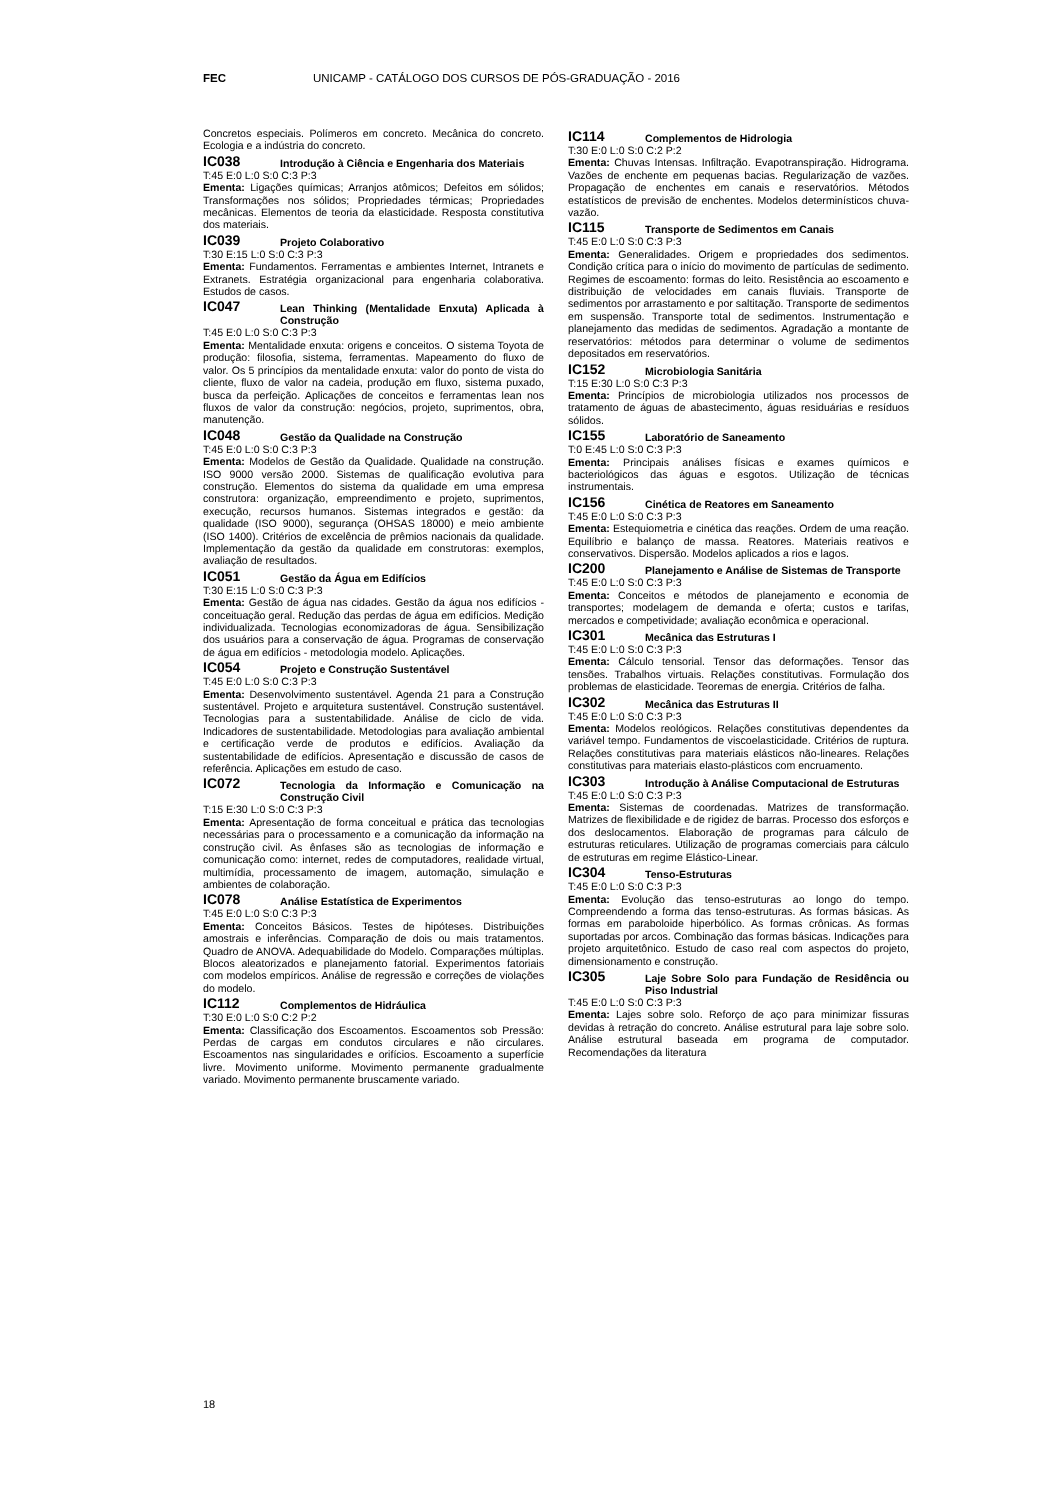FEC UNICAMP - CATÁLOGO DOS CURSOS DE PÓS-GRADUAÇÃO - 2016
Concretos especiais. Polímeros em concreto. Mecânica do concreto. Ecologia e a indústria do concreto.
IC038 Introdução à Ciência e Engenharia dos Materiais
T:45 E:0 L:0 S:0 C:3 P:3
Ementa: Ligações químicas; Arranjos atômicos; Defeitos em sólidos; Transformações nos sólidos; Propriedades térmicas; Propriedades mecânicas. Elementos de teoria da elasticidade. Resposta constitutiva dos materiais.
IC039 Projeto Colaborativo
T:30 E:15 L:0 S:0 C:3 P:3
Ementa: Fundamentos. Ferramentas e ambientes Internet, Intranets e Extranets. Estratégia organizacional para engenharia colaborativa. Estudos de casos.
IC047 Lean Thinking (Mentalidade Enxuta) Aplicada à Construção
T:45 E:0 L:0 S:0 C:3 P:3
Ementa: Mentalidade enxuta: origens e conceitos. O sistema Toyota de produção: filosofia, sistema, ferramentas. Mapeamento do fluxo de valor. Os 5 princípios da mentalidade enxuta: valor do ponto de vista do cliente, fluxo de valor na cadeia, produção em fluxo, sistema puxado, busca da perfeição. Aplicações de conceitos e ferramentas lean nos fluxos de valor da construção: negócios, projeto, suprimentos, obra, manutenção.
IC048 Gestão da Qualidade na Construção
T:45 E:0 L:0 S:0 C:3 P:3
Ementa: Modelos de Gestão da Qualidade. Qualidade na construção. ISO 9000 versão 2000. Sistemas de qualificação evolutiva para construção. Elementos do sistema da qualidade em uma empresa construtora: organização, empreendimento e projeto, suprimentos, execução, recursos humanos. Sistemas integrados e gestão: da qualidade (ISO 9000), segurança (OHSAS 18000) e meio ambiente (ISO 1400). Critérios de excelência de prêmios nacionais da qualidade. Implementação da gestão da qualidade em construtoras: exemplos, avaliação de resultados.
IC051 Gestão da Água em Edifícios
T:30 E:15 L:0 S:0 C:3 P:3
Ementa: Gestão de água nas cidades. Gestão da água nos edifícios - conceituação geral. Redução das perdas de água em edifícios. Medição individualizada. Tecnologias economizadoras de água. Sensibilização dos usuários para a conservação de água. Programas de conservação de água em edifícios - metodologia modelo. Aplicações.
IC054 Projeto e Construção Sustentável
T:45 E:0 L:0 S:0 C:3 P:3
Ementa: Desenvolvimento sustentável. Agenda 21 para a Construção sustentável. Projeto e arquitetura sustentável. Construção sustentável. Tecnologias para a sustentabilidade. Análise de ciclo de vida. Indicadores de sustentabilidade. Metodologias para avaliação ambiental e certificação verde de produtos e edifícios. Avaliação da sustentabilidade de edifícios. Apresentação e discussão de casos de referência. Aplicações em estudo de caso.
IC072 Tecnologia da Informação e Comunicação na Construção Civil
T:15 E:30 L:0 S:0 C:3 P:3
Ementa: Apresentação de forma conceitual e prática das tecnologias necessárias para o processamento e a comunicação da informação na construção civil. As ênfases são as tecnologias de informação e comunicação como: internet, redes de computadores, realidade virtual, multimídia, processamento de imagem, automação, simulação e ambientes de colaboração.
IC078 Análise Estatística de Experimentos
T:45 E:0 L:0 S:0 C:3 P:3
Ementa: Conceitos Básicos. Testes de hipóteses. Distribuições amostrais e inferências. Comparação de dois ou mais tratamentos. Quadro de ANOVA. Adequabilidade do Modelo. Comparações múltiplas. Blocos aleatorizados e planejamento fatorial. Experimentos fatoriais com modelos empíricos. Análise de regressão e correções de violações do modelo.
IC112 Complementos de Hidráulica
T:30 E:0 L:0 S:0 C:2 P:2
Ementa: Classificação dos Escoamentos. Escoamentos sob Pressão: Perdas de cargas em condutos circulares e não circulares. Escoamentos nas singularidades e orifícios. Escoamento a superfície livre. Movimento uniforme. Movimento permanente gradualmente variado. Movimento permanente bruscamente variado.
IC114 Complementos de Hidrologia
T:30 E:0 L:0 S:0 C:2 P:2
Ementa: Chuvas Intensas. Infiltração. Evapotranspiração. Hidrograma. Vazões de enchente em pequenas bacias. Regularização de vazões. Propagação de enchentes em canais e reservatórios. Métodos estatísticos de previsão de enchentes. Modelos determinísticos chuva-vazão.
IC115 Transporte de Sedimentos em Canais
T:45 E:0 L:0 S:0 C:3 P:3
Ementa: Generalidades. Origem e propriedades dos sedimentos. Condição crítica para o início do movimento de partículas de sedimento. Regimes de escoamento: formas do leito. Resistência ao escoamento e distribuição de velocidades em canais fluviais. Transporte de sedimentos por arrastamento e por saltitação. Transporte de sedimentos em suspensão. Transporte total de sedimentos. Instrumentação e planejamento das medidas de sedimentos. Agradação a montante de reservatórios: métodos para determinar o volume de sedimentos depositados em reservatórios.
IC152 Microbiologia Sanitária
T:15 E:30 L:0 S:0 C:3 P:3
Ementa: Princípios de microbiologia utilizados nos processos de tratamento de águas de abastecimento, águas residuárias e resíduos sólidos.
IC155 Laboratório de Saneamento
T:0 E:45 L:0 S:0 C:3 P:3
Ementa: Principais análises físicas e exames químicos e bacteriológicos das águas e esgotos. Utilização de técnicas instrumentais.
IC156 Cinética de Reatores em Saneamento
T:45 E:0 L:0 S:0 C:3 P:3
Ementa: Estequiometria e cinética das reações. Ordem de uma reação. Equilíbrio e balanço de massa. Reatores. Materiais reativos e conservativos. Dispersão. Modelos aplicados a rios e lagos.
IC200 Planejamento e Análise de Sistemas de Transporte
T:45 E:0 L:0 S:0 C:3 P:3
Ementa: Conceitos e métodos de planejamento e economia de transportes; modelagem de demanda e oferta; custos e tarifas, mercados e competividade; avaliação econômica e operacional.
IC301 Mecânica das Estruturas I
T:45 E:0 L:0 S:0 C:3 P:3
Ementa: Cálculo tensorial. Tensor das deformações. Tensor das tensões. Trabalhos virtuais. Relações constitutivas. Formulação dos problemas de elasticidade. Teoremas de energia. Critérios de falha.
IC302 Mecânica das Estruturas II
T:45 E:0 L:0 S:0 C:3 P:3
Ementa: Modelos reológicos. Relações constitutivas dependentes da variável tempo. Fundamentos de viscoelasticidade. Critérios de ruptura. Relações constitutivas para materiais elásticos não-lineares. Relações constitutivas para materiais elasto-plásticos com encruamento.
IC303 Introdução à Análise Computacional de Estruturas
T:45 E:0 L:0 S:0 C:3 P:3
Ementa: Sistemas de coordenadas. Matrizes de transformação. Matrizes de flexibilidade e de rigidez de barras. Processo dos esforços e dos deslocamentos. Elaboração de programas para cálculo de estruturas reticulares. Utilização de programas comerciais para cálculo de estruturas em regime Elástico-Linear.
IC304 Tenso-Estruturas
T:45 E:0 L:0 S:0 C:3 P:3
Ementa: Evolução das tenso-estruturas ao longo do tempo. Compreendendo a forma das tenso-estruturas. As formas básicas. As formas em paraboloide hiperbólico. As formas crônicas. As formas suportadas por arcos. Combinação das formas básicas. Indicações para projeto arquitetônico. Estudo de caso real com aspectos do projeto, dimensionamento e construção.
IC305 Laje Sobre Solo para Fundação de Residência ou Piso Industrial
T:45 E:0 L:0 S:0 C:3 P:3
Ementa: Lajes sobre solo. Reforço de aço para minimizar fissuras devidas à retração do concreto. Análise estrutural para laje sobre solo. Análise estrutural baseada em programa de computador. Recomendações da literatura
18